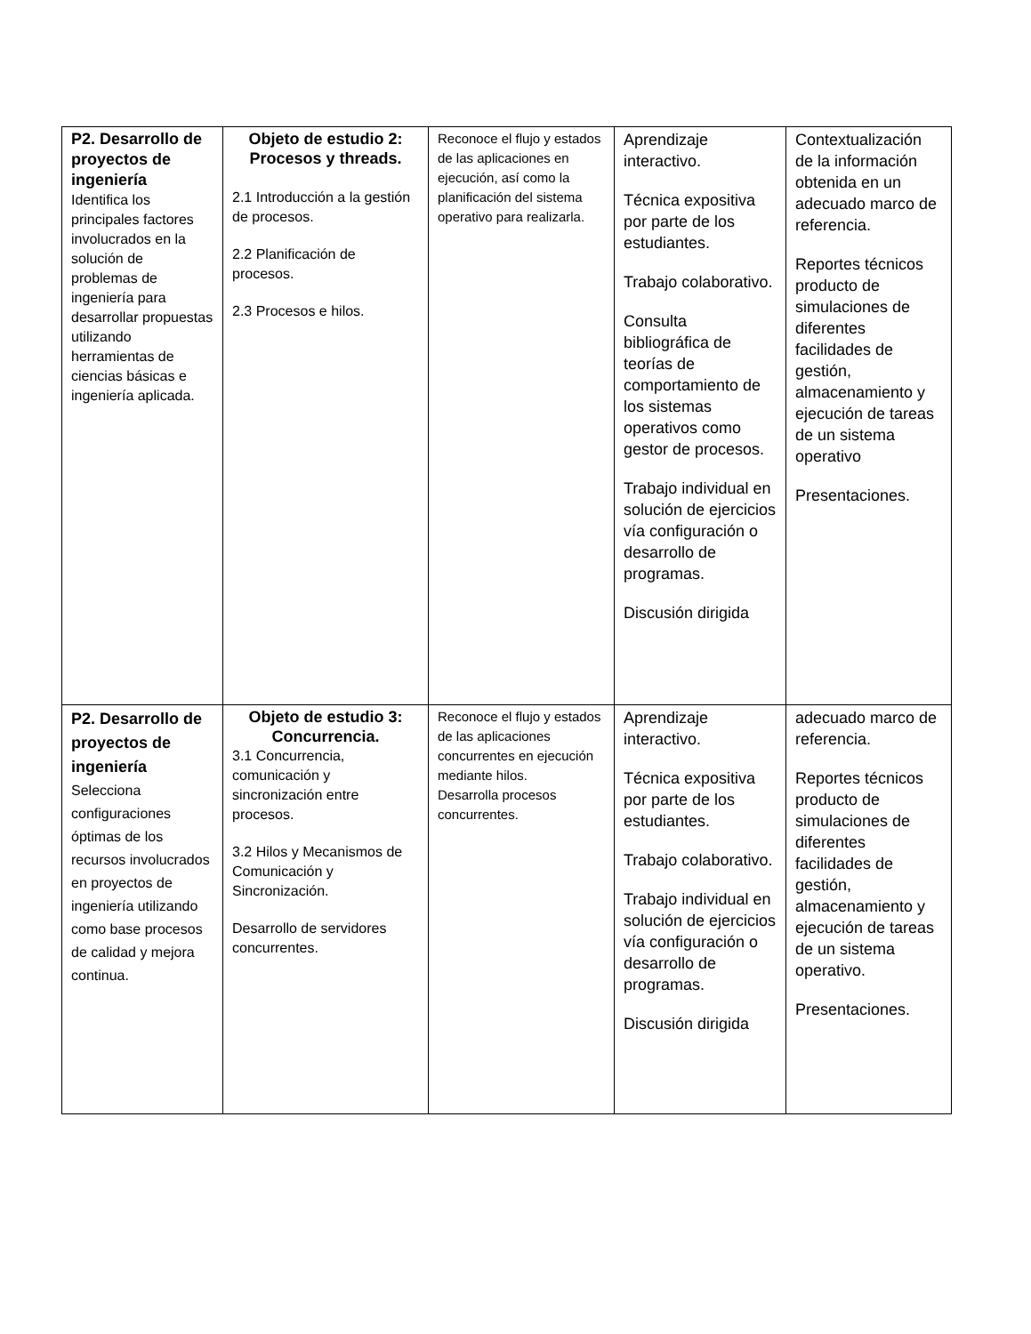| P2. Desarrollo de proyectos de ingeniería Identifica los principales factores involucrados en la solución de problemas de ingeniería para desarrollar propuestas utilizando herramientas de ciencias básicas e ingeniería aplicada. | Objeto de estudio 2: Procesos y threads. 2.1 Introducción a la gestión de procesos. 2.2 Planificación de procesos. 2.3 Procesos e hilos. | Reconoce el flujo y estados de las aplicaciones en ejecución, así como la planificación del sistema operativo para realizarla. | Aprendizaje interactivo. Técnica expositiva por parte de los estudiantes. Trabajo colaborativo. Consulta bibliográfica de teorías de comportamiento de los sistemas operativos como gestor de procesos. Trabajo individual en solución de ejercicios vía configuración o desarrollo de programas. Discusión dirigida | Contextualización de la información obtenida en un adecuado marco de referencia. Reportes técnicos producto de simulaciones de diferentes facilidades de gestión, almacenamiento y ejecución de tareas de un sistema operativo Presentaciones. |
| P2. Desarrollo de proyectos de ingeniería Selecciona configuraciones óptimas de los recursos involucrados en proyectos de ingeniería utilizando como base procesos de calidad y mejora continua. | Objeto de estudio 3: Concurrencia. 3.1 Concurrencia, comunicación y sincronización entre procesos. 3.2 Hilos y Mecanismos de Comunicación y Sincronización. Desarrollo de servidores concurrentes. | Reconoce el flujo y estados de las aplicaciones concurrentes en ejecución mediante hilos. Desarrolla procesos concurrentes. | Aprendizaje interactivo. Técnica expositiva por parte de los estudiantes. Trabajo colaborativo. Trabajo individual en solución de ejercicios vía configuración o desarrollo de programas. Discusión dirigida | adecuado marco de referencia. Reportes técnicos producto de simulaciones de diferentes facilidades de gestión, almacenamiento y ejecución de tareas de un sistema operativo. Presentaciones. |